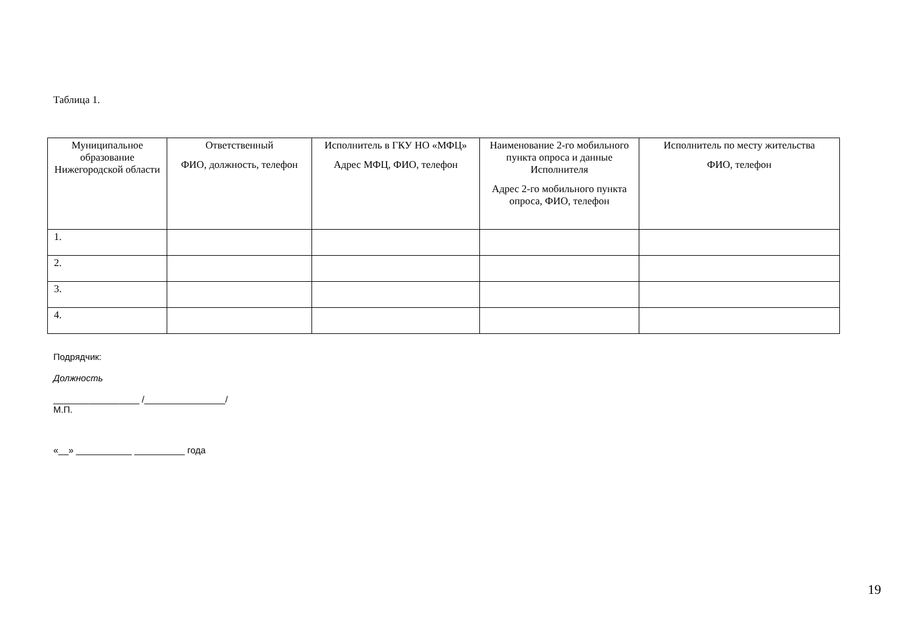Таблица 1.
| Муниципальное образование Нижегородской области | Ответственный ФИО, должность, телефон | Исполнитель в ГКУ НО «МФЦ» Адрес МФЦ, ФИО, телефон | Наименование 2-го мобильного пункта опроса и данные Исполнителя Адрес 2-го мобильного пункта опроса, ФИО, телефон | Исполнитель по месту жительства ФИО, телефон |
| --- | --- | --- | --- | --- |
| 1. | | | | |
| 2. | | | | |
| 3. | | | | |
| 4. | | | | |
Подрядчик:
Должность
_________________ /________________/
М.П.
«__» ___________ __________ года
19